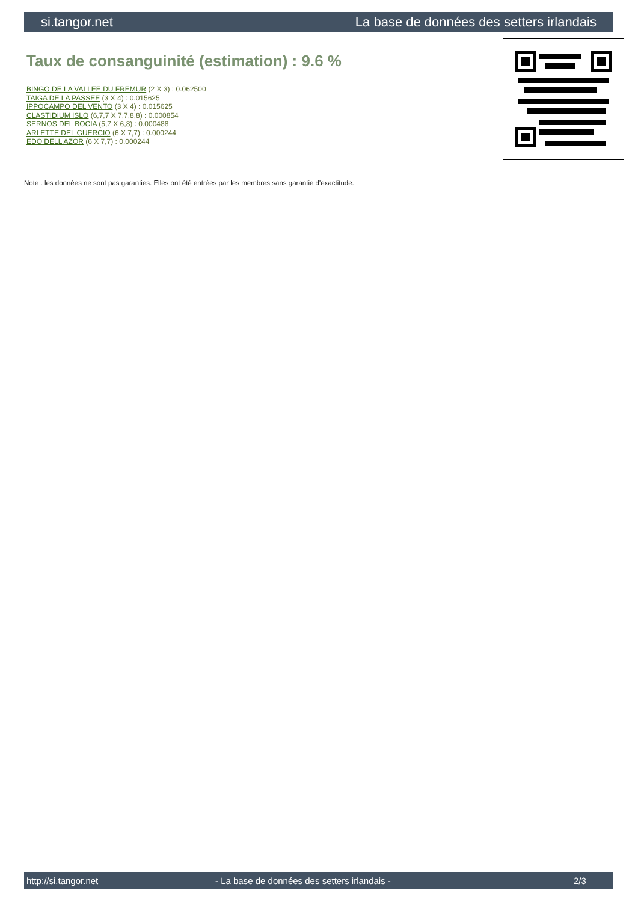si.tangor.net La base de données des setters irlandais
Taux de consanguinité (estimation) : 9.6 %
BINGO DE LA VALLEE DU FREMUR (2 X 3) : 0.062500
TAIGA DE LA PASSEE (3 X 4) : 0.015625
IPPOCAMPO DEL VENTO (3 X 4) : 0.015625
CLASTIDIUM ISLO (6,7,7 X 7,7,8,8) : 0.000854
SERNOS DEL BOCIA (5,7 X 6,8) : 0.000488
ARLETTE DEL GUERCIO (6 X 7,7) : 0.000244
EDO DELL AZOR (6 X 7,7) : 0.000244
Note : les données ne sont pas garanties. Elles ont été entrées par les membres sans garantie d'exactitude.
http://si.tangor.net - La base de données des setters irlandais - 2/3